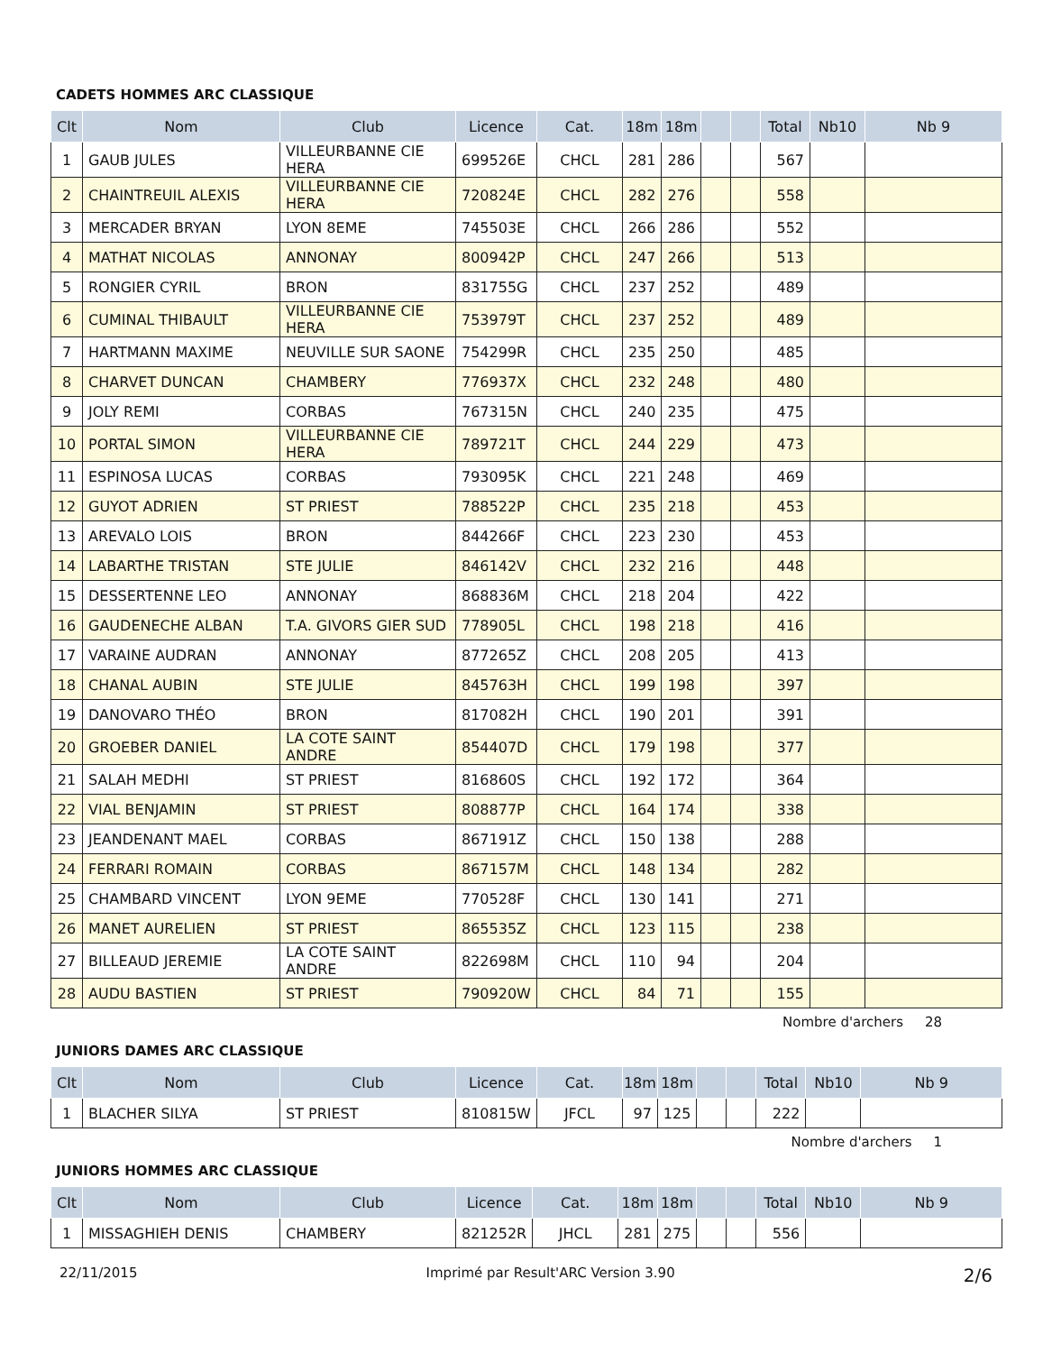CADETS HOMMES ARC CLASSIQUE
| Clt | Nom | Club | Licence | Cat. | 18m | 18m | | | Total | Nb10 | Nb 9 |
| --- | --- | --- | --- | --- | --- | --- | --- | --- | --- | --- | --- |
| 1 | GAUB JULES | VILLEURBANNE CIE HERA | 699526E | CHCL | 281 | 286 | | | 567 | | |
| 2 | CHAINTREUIL ALEXIS | VILLEURBANNE CIE HERA | 720824E | CHCL | 282 | 276 | | | 558 | | |
| 3 | MERCADER BRYAN | LYON 8EME | 745503E | CHCL | 266 | 286 | | | 552 | | |
| 4 | MATHAT NICOLAS | ANNONAY | 800942P | CHCL | 247 | 266 | | | 513 | | |
| 5 | RONGIER CYRIL | BRON | 831755G | CHCL | 237 | 252 | | | 489 | | |
| 6 | CUMINAL THIBAULT | VILLEURBANNE CIE HERA | 753979T | CHCL | 237 | 252 | | | 489 | | |
| 7 | HARTMANN MAXIME | NEUVILLE SUR SAONE | 754299R | CHCL | 235 | 250 | | | 485 | | |
| 8 | CHARVET DUNCAN | CHAMBERY | 776937X | CHCL | 232 | 248 | | | 480 | | |
| 9 | JOLY REMI | CORBAS | 767315N | CHCL | 240 | 235 | | | 475 | | |
| 10 | PORTAL SIMON | VILLEURBANNE CIE HERA | 789721T | CHCL | 244 | 229 | | | 473 | | |
| 11 | ESPINOSA LUCAS | CORBAS | 793095K | CHCL | 221 | 248 | | | 469 | | |
| 12 | GUYOT ADRIEN | ST PRIEST | 788522P | CHCL | 235 | 218 | | | 453 | | |
| 13 | AREVALO LOIS | BRON | 844266F | CHCL | 223 | 230 | | | 453 | | |
| 14 | LABARTHE TRISTAN | STE JULIE | 846142V | CHCL | 232 | 216 | | | 448 | | |
| 15 | DESSERTENNE LEO | ANNONAY | 868836M | CHCL | 218 | 204 | | | 422 | | |
| 16 | GAUDENECHE ALBAN | T.A. GIVORS GIER SUD | 778905L | CHCL | 198 | 218 | | | 416 | | |
| 17 | VARAINE AUDRAN | ANNONAY | 877265Z | CHCL | 208 | 205 | | | 413 | | |
| 18 | CHANAL AUBIN | STE JULIE | 845763H | CHCL | 199 | 198 | | | 397 | | |
| 19 | DANOVARO THÉO | BRON | 817082H | CHCL | 190 | 201 | | | 391 | | |
| 20 | GROEBER DANIEL | LA COTE SAINT ANDRE | 854407D | CHCL | 179 | 198 | | | 377 | | |
| 21 | SALAH MEDHI | ST PRIEST | 816860S | CHCL | 192 | 172 | | | 364 | | |
| 22 | VIAL BENJAMIN | ST PRIEST | 808877P | CHCL | 164 | 174 | | | 338 | | |
| 23 | JEANDENANT MAEL | CORBAS | 867191Z | CHCL | 150 | 138 | | | 288 | | |
| 24 | FERRARI ROMAIN | CORBAS | 867157M | CHCL | 148 | 134 | | | 282 | | |
| 25 | CHAMBARD VINCENT | LYON 9EME | 770528F | CHCL | 130 | 141 | | | 271 | | |
| 26 | MANET AURELIEN | ST PRIEST | 865535Z | CHCL | 123 | 115 | | | 238 | | |
| 27 | BILLEAUD JEREMIE | LA COTE SAINT ANDRE | 822698M | CHCL | 110 | 94 | | | 204 | | |
| 28 | AUDU BASTIEN | ST PRIEST | 790920W | CHCL | 84 | 71 | | | 155 | | |
Nombre d'archers 28
JUNIORS DAMES ARC CLASSIQUE
| Clt | Nom | Club | Licence | Cat. | 18m | 18m | | | Total | Nb10 | Nb 9 |
| --- | --- | --- | --- | --- | --- | --- | --- | --- | --- | --- | --- |
| 1 | BLACHER SILYA | ST PRIEST | 810815W | JFCL | 97 | 125 | | | 222 | | |
Nombre d'archers 1
JUNIORS HOMMES ARC CLASSIQUE
| Clt | Nom | Club | Licence | Cat. | 18m | 18m | | | Total | Nb10 | Nb 9 |
| --- | --- | --- | --- | --- | --- | --- | --- | --- | --- | --- | --- |
| 1 | MISSAGHIEH DENIS | CHAMBERY | 821252R | JHCL | 281 | 275 | | | 556 | | |
22/11/2015 Imprimé par Result'ARC Version 3.90 2/6